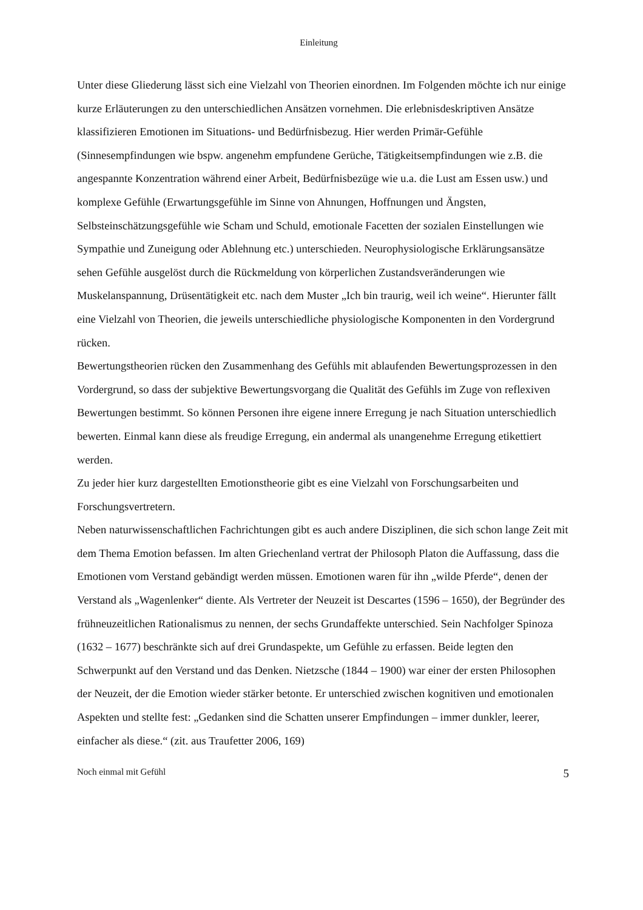Einleitung
Unter diese Gliederung lässt sich eine Vielzahl von Theorien einordnen. Im Folgenden möchte ich nur einige kurze Erläuterungen zu den unterschiedlichen Ansätzen vornehmen. Die erlebnisdeskriptiven Ansätze klassifizieren Emotionen im Situations- und Bedürfnisbezug. Hier werden Primär-Gefühle (Sinnesempfindungen wie bspw. angenehm empfundene Gerüche, Tätigkeitsempfindungen wie z.B. die angespannte Konzentration während einer Arbeit, Bedürfnisbezüge wie u.a. die Lust am Essen usw.) und komplexe Gefühle (Erwartungsgefühle im Sinne von Ahnungen, Hoffnungen und Ängsten, Selbsteinschätzungsgefühle wie Scham und Schuld, emotionale Facetten der sozialen Einstellungen wie Sympathie und Zuneigung oder Ablehnung etc.) unterschieden. Neurophysiologische Erklärungsansätze sehen Gefühle ausgelöst durch die Rückmeldung von körperlichen Zustandsveränderungen wie Muskelanspannung, Drüsentätigkeit etc. nach dem Muster „Ich bin traurig, weil ich weine“. Hierunter fällt eine Vielzahl von Theorien, die jeweils unterschiedliche physiologische Komponenten in den Vordergrund rücken.
Bewertungstheorien rücken den Zusammenhang des Gefühls mit ablaufenden Bewertungsprozessen in den Vordergrund, so dass der subjektive Bewertungsvorgang die Qualität des Gefühls im Zuge von reflexiven Bewertungen bestimmt. So können Personen ihre eigene innere Erregung je nach Situation unterschiedlich bewerten. Einmal kann diese als freudige Erregung, ein andermal als unangenehme Erregung etikettiert werden.
Zu jeder hier kurz dargestellten Emotionstheorie gibt es eine Vielzahl von Forschungsarbeiten und Forschungsvertretern.
Neben naturwissenschaftlichen Fachrichtungen gibt es auch andere Disziplinen, die sich schon lange Zeit mit dem Thema Emotion befassen. Im alten Griechenland vertrat der Philosoph Platon die Auffassung, dass die Emotionen vom Verstand gebändigt werden müssen. Emotionen waren für ihn „wilde Pferde“, denen der Verstand als „Wagenlenker“ diente. Als Vertreter der Neuzeit ist Descartes (1596 – 1650), der Begründer des frühneuzeitlichen Rationalismus zu nennen, der sechs Grundaffekte unterschied. Sein Nachfolger Spinoza (1632 – 1677) beschränkte sich auf drei Grundaspekte, um Gefühle zu erfassen. Beide legten den Schwerpunkt auf den Verstand und das Denken. Nietzsche (1844 – 1900) war einer der ersten Philosophen der Neuzeit, der die Emotion wieder stärker betonte. Er unterschied zwischen kognitiven und emotionalen Aspekten und stellte fest: „Gedanken sind die Schatten unserer Empfindungen – immer dunkler, leerer, einfacher als diese.“ (zit. aus Traufetter 2006, 169)
Noch einmal mit Gefühl 5